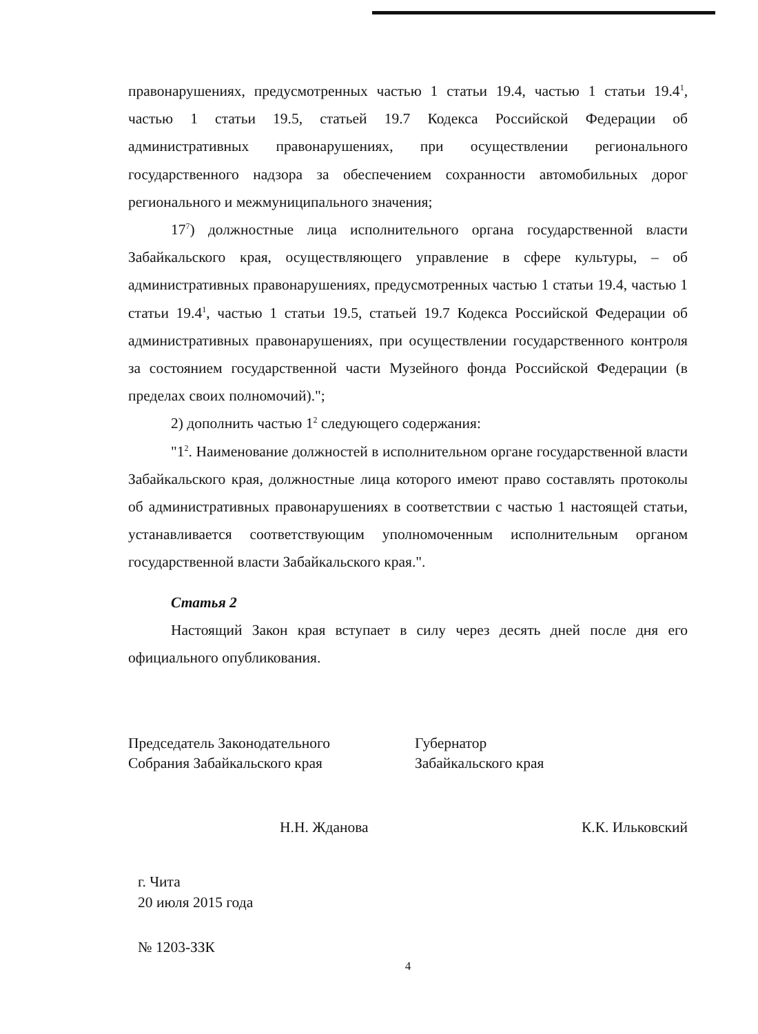правонарушениях, предусмотренных частью 1 статьи 19.4, частью 1 статьи 19.4<sup>1</sup>, частью 1 статьи 19.5, статьей 19.7 Кодекса Российской Федерации об административных правонарушениях, при осуществлении регионального государственного надзора за обеспечением сохранности автомобильных дорог регионального и межмуниципального значения;
17<sup>7</sup>) должностные лица исполнительного органа государственной власти Забайкальского края, осуществляющего управление в сфере культуры, – об административных правонарушениях, предусмотренных частью 1 статьи 19.4, частью 1 статьи 19.4<sup>1</sup>, частью 1 статьи 19.5, статьей 19.7 Кодекса Российской Федерации об административных правонарушениях, при осуществлении государственного контроля за состоянием государственной части Музейного фонда Российской Федерации (в пределах своих полномочий).";
2) дополнить частью 1<sup>2</sup> следующего содержания:
"1<sup>2</sup>. Наименование должностей в исполнительном органе государственной власти Забайкальского края, должностные лица которого имеют право составлять протоколы об административных правонарушениях в соответствии с частью 1 настоящей статьи, устанавливается соответствующим уполномоченным исполнительным органом государственной власти Забайкальского края.".
Статья 2
Настоящий Закон края вступает в силу через десять дней после дня его официального опубликования.
Председатель Законодательного
Собрания Забайкальского края
Губернатор
Забайкальского края
Н.Н. Жданова К.К. Ильковский
г. Чита
20 июля 2015 года
№ 1203-ЗЗК
4